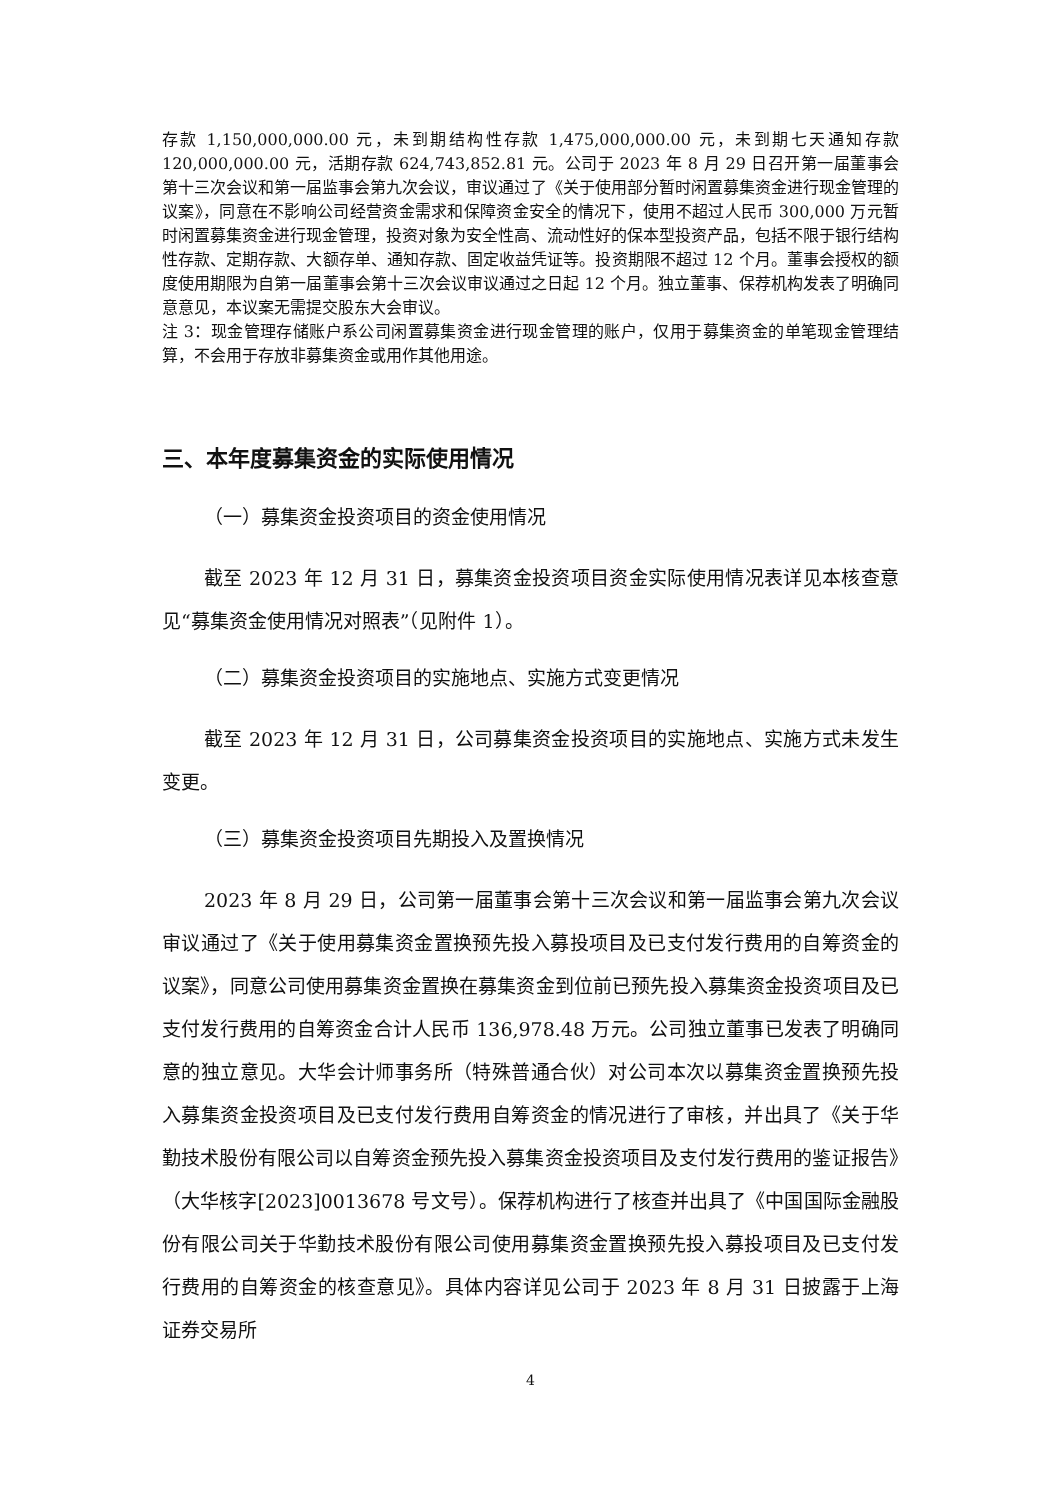存款 1,150,000,000.00 元，未到期结构性存款 1,475,000,000.00 元，未到期七天通知存款 120,000,000.00 元，活期存款 624,743,852.81 元。公司于 2023 年 8 月 29 日召开第一届董事会第十三次会议和第一届监事会第九次会议，审议通过了《关于使用部分暂时闲置募集资金进行现金管理的议案》，同意在不影响公司经营资金需求和保障资金安全的情况下，使用不超过人民币 300,000 万元暂时闲置募集资金进行现金管理，投资对象为安全性高、流动性好的保本型投资产品，包括不限于银行结构性存款、定期存款、大额存单、通知存款、固定收益凭证等。投资期限不超过 12 个月。董事会授权的额度使用期限为自第一届董事会第十三次会议审议通过之日起 12 个月。独立董事、保荐机构发表了明确同意意见，本议案无需提交股东大会审议。
注 3：现金管理存储账户系公司闲置募集资金进行现金管理的账户，仅用于募集资金的单笔现金管理结算，不会用于存放非募集资金或用作其他用途。
三、本年度募集资金的实际使用情况
（一）募集资金投资项目的资金使用情况
截至 2023 年 12 月 31 日，募集资金投资项目资金实际使用情况表详见本核查意见“募集资金使用情况对照表”（见附件 1）。
（二）募集资金投资项目的实施地点、实施方式变更情况
截至 2023 年 12 月 31 日，公司募集资金投资项目的实施地点、实施方式未发生变更。
（三）募集资金投资项目先期投入及置换情况
2023 年 8 月 29 日，公司第一届董事会第十三次会议和第一届监事会第九次会议审议通过了《关于使用募集资金置换预先投入募投项目及已支付发行费用的自筹资金的议案》，同意公司使用募集资金置换在募集资金到位前已预先投入募集资金投资项目及已支付发行费用的自筹资金合计人民币 136,978.48 万元。公司独立董事已发表了明确同意的独立意见。大华会计师事务所（特殊普通合伙）对公司本次以募集资金置换预先投入募集资金投资项目及已支付发行费用自筹资金的情况进行了审核，并出具了《关于华勤技术股份有限公司以自筹资金预先投入募集资金投资项目及支付发行费用的鉴证报告》（大华核字[2023]0013678 号文号）。保荐机构进行了核查并出具了《中国国际金融股份有限公司关于华勤技术股份有限公司使用募集资金置换预先投入募投项目及已支付发行费用的自筹资金的核查意见》。具体内容详见公司于 2023 年 8 月 31 日披露于上海证券交易所
4